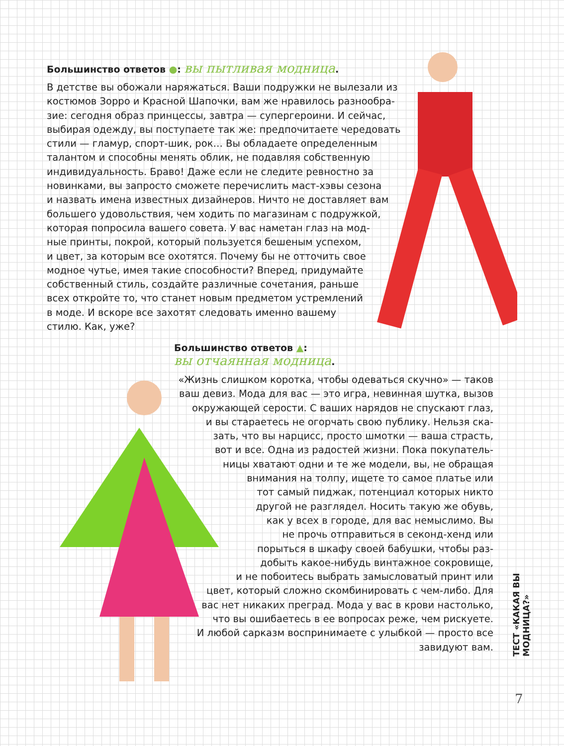Большинство ответов ●: вы пытливая модница.
В детстве вы обожали наряжаться. Ваши подружки не вылезали из
костюмов Зорро и Красной Шапочки, вам же нравилось разнообра-
зие: сегодня образ принцессы, завтра — супергероини. И сейчас,
выбирая одежду, вы поступаете так же: предпочитаете чередовать
стили — гламур, спорт-шик, рок… Вы обладаете определенным
талантом и способны менять облик, не подавляя собственную
индивидуальность. Браво! Даже если не следите ревностно за
новинками, вы запросто сможете перечислить маст-хэвы сезона
и назвать имена известных дизайнеров. Ничто не доставляет вам
большего удовольствия, чем ходить по магазинам с подружкой,
которая попросила вашего совета. У вас наметан глаз на мод-
ные принты, покрой, который пользуется бешеным успехом,
и цвет, за которым все охотятся. Почему бы не отточить свое
модное чутье, имея такие способности? Вперед, придумайте
собственный стиль, создайте различные сочетания, раньше
всех откройте то, что станет новым предметом устремлений
в моде. И вскоре все захотят следовать именно вашему
стилю. Как, уже?
Большинство ответов ▲:
вы отчаянная модница.
«Жизнь слишком коротка, чтобы одеваться скучно» — таков
ваш девиз. Мода для вас — это игра, невинная шутка, вызов
окружающей серости. С ваших нарядов не спускают глаз,
и вы стараетесь не огорчать свою публику. Нельзя ска-
зать, что вы нарцисс, просто шмотки — ваша страсть,
вот и все. Одна из радостей жизни. Пока покупатель-
ницы хватают одни и те же модели, вы, не обращая
внимания на толпу, ищете то самое платье или
тот самый пиджак, потенциал которых никто
другой не разглядел. Носить такую же обувь,
как у всех в городе, для вас немыслимо. Вы
не прочь отправиться в секонд-хенд или
порыться в шкафу своей бабушки, чтобы раз-
добыть какое-нибудь винтажное сокровище,
и не побоитесь выбрать замысловатый принт или
цвет, который сложно скомбинировать с чем-либо. Для
вас нет никаких преград. Мода у вас в крови настолько,
что вы ошибаетесь в ее вопросах реже, чем рискуете.
И любой сарказм воспринимаете с улыбкой — просто все
завидуют вам.
ТЕСТ «КАКАЯ ВЫ МОДНИЦА?»
7